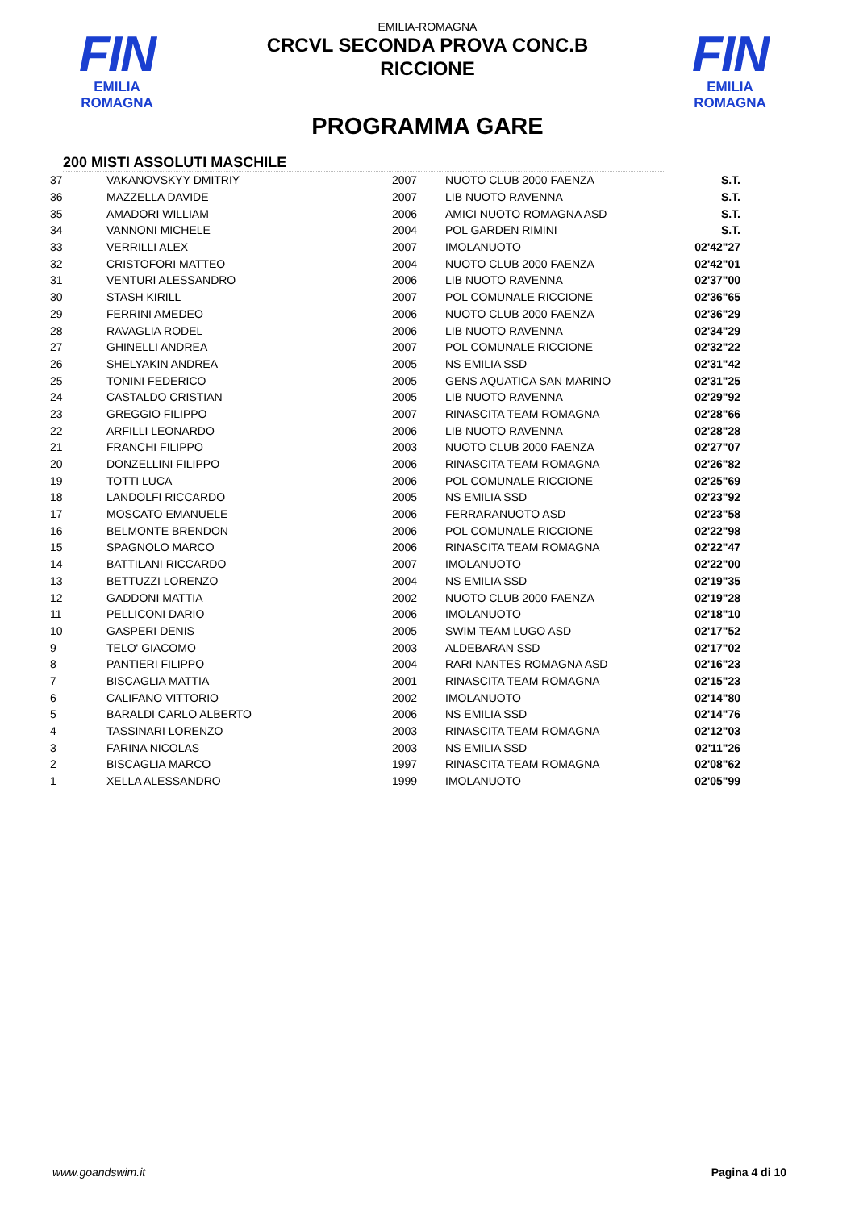FIN
EMILIA ROMAGNA
FIN
EMILIA ROMAGNA
EMILIA-ROMAGNA
CRCVL SECONDA PROVA CONC.B
RICCIONE
PROGRAMMA GARE
200 MISTI ASSOLUTI MASCHILE
| 37 | VAKANOVSKYY DMITRIY | 2007 | NUOTO CLUB 2000 FAENZA | S.T. |
| 36 | MAZZELLA DAVIDE | 2007 | LIB NUOTO RAVENNA | S.T. |
| 35 | AMADORI WILLIAM | 2006 | AMICI NUOTO ROMAGNA ASD | S.T. |
| 34 | VANNONI MICHELE | 2004 | POL GARDEN RIMINI | S.T. |
| 33 | VERRILLI ALEX | 2007 | IMOLANUOTO | 02'42"27 |
| 32 | CRISTOFORI MATTEO | 2004 | NUOTO CLUB 2000 FAENZA | 02'42"01 |
| 31 | VENTURI ALESSANDRO | 2006 | LIB NUOTO RAVENNA | 02'37"00 |
| 30 | STASH KIRILL | 2007 | POL COMUNALE RICCIONE | 02'36"65 |
| 29 | FERRINI AMEDEO | 2006 | NUOTO CLUB 2000 FAENZA | 02'36"29 |
| 28 | RAVAGLIA RODEL | 2006 | LIB NUOTO RAVENNA | 02'34"29 |
| 27 | GHINELLI ANDREA | 2007 | POL COMUNALE RICCIONE | 02'32"22 |
| 26 | SHELYAKIN ANDREA | 2005 | NS EMILIA SSD | 02'31"42 |
| 25 | TONINI FEDERICO | 2005 | GENS AQUATICA SAN MARINO | 02'31"25 |
| 24 | CASTALDO CRISTIAN | 2005 | LIB NUOTO RAVENNA | 02'29"92 |
| 23 | GREGGIO FILIPPO | 2007 | RINASCITA TEAM ROMAGNA | 02'28"66 |
| 22 | ARFILLI LEONARDO | 2006 | LIB NUOTO RAVENNA | 02'28"28 |
| 21 | FRANCHI FILIPPO | 2003 | NUOTO CLUB 2000 FAENZA | 02'27"07 |
| 20 | DONZELLINI FILIPPO | 2006 | RINASCITA TEAM ROMAGNA | 02'26"82 |
| 19 | TOTTI LUCA | 2006 | POL COMUNALE RICCIONE | 02'25"69 |
| 18 | LANDOLFI RICCARDO | 2005 | NS EMILIA SSD | 02'23"92 |
| 17 | MOSCATO EMANUELE | 2006 | FERRARANUOTO ASD | 02'23"58 |
| 16 | BELMONTE BRENDON | 2006 | POL COMUNALE RICCIONE | 02'22"98 |
| 15 | SPAGNOLO MARCO | 2006 | RINASCITA TEAM ROMAGNA | 02'22"47 |
| 14 | BATTILANI RICCARDO | 2007 | IMOLANUOTO | 02'22"00 |
| 13 | BETTUZZI LORENZO | 2004 | NS EMILIA SSD | 02'19"35 |
| 12 | GADDONI MATTIA | 2002 | NUOTO CLUB 2000 FAENZA | 02'19"28 |
| 11 | PELLICONI DARIO | 2006 | IMOLANUOTO | 02'18"10 |
| 10 | GASPERI DENIS | 2005 | SWIM TEAM LUGO ASD | 02'17"52 |
| 9 | TELO' GIACOMO | 2003 | ALDEBARAN SSD | 02'17"02 |
| 8 | PANTIERI FILIPPO | 2004 | RARI NANTES ROMAGNA ASD | 02'16"23 |
| 7 | BISCAGLIA MATTIA | 2001 | RINASCITA TEAM ROMAGNA | 02'15"23 |
| 6 | CALIFANO VITTORIO | 2002 | IMOLANUOTO | 02'14"80 |
| 5 | BARALDI CARLO ALBERTO | 2006 | NS EMILIA SSD | 02'14"76 |
| 4 | TASSINARI LORENZO | 2003 | RINASCITA TEAM ROMAGNA | 02'12"03 |
| 3 | FARINA NICOLAS | 2003 | NS EMILIA SSD | 02'11"26 |
| 2 | BISCAGLIA MARCO | 1997 | RINASCITA TEAM ROMAGNA | 02'08"62 |
| 1 | XELLA ALESSANDRO | 1999 | IMOLANUOTO | 02'05"99 |
www.goandswim.it Pagina 4 di 10